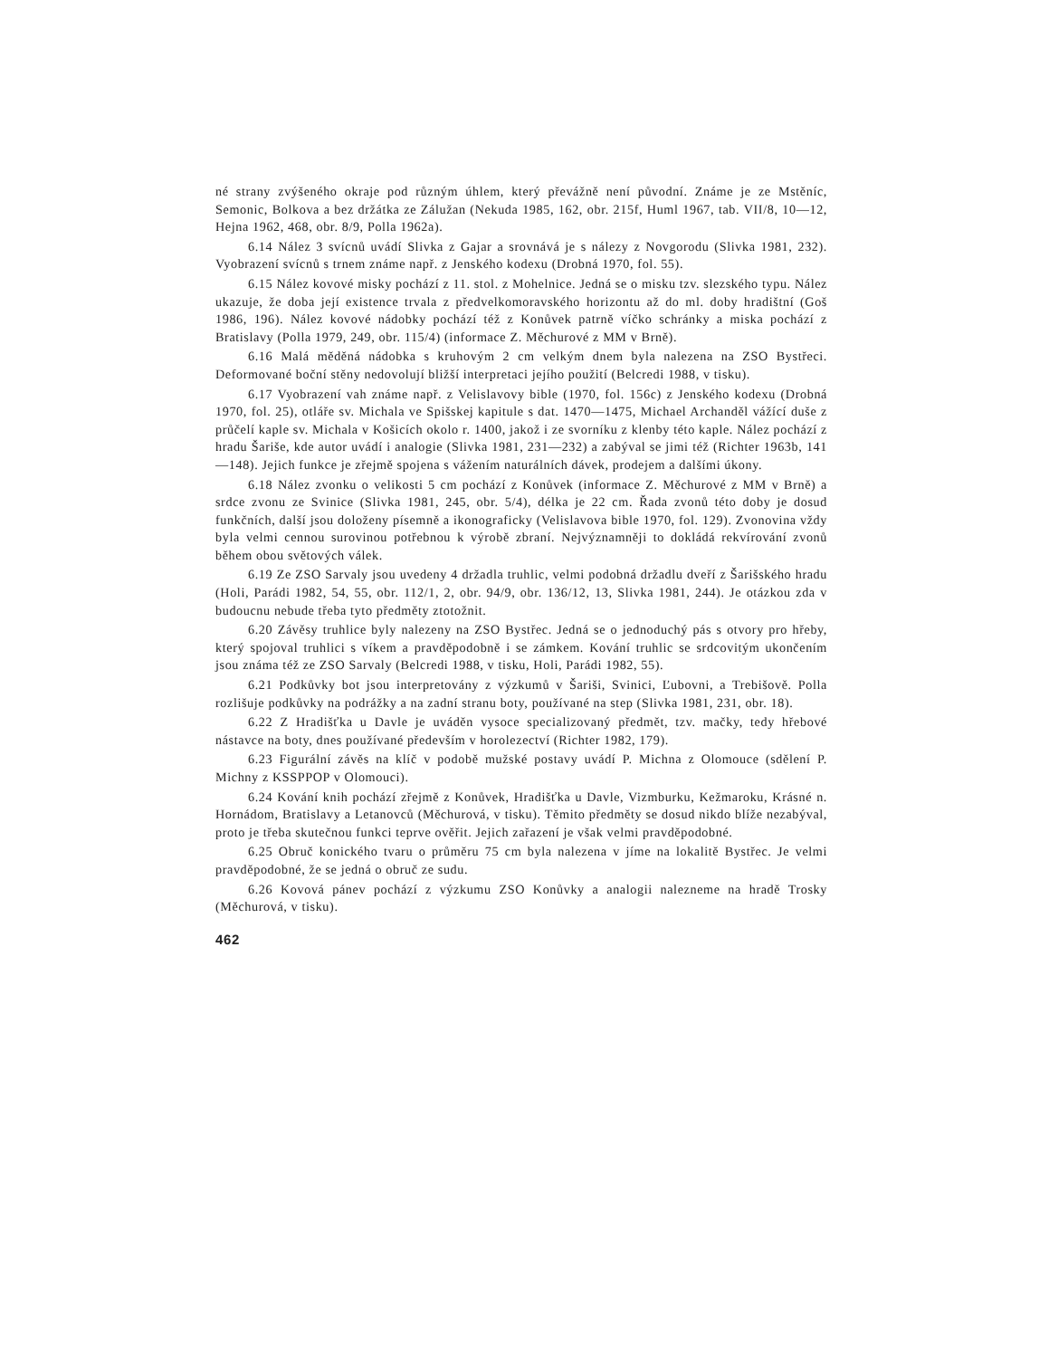né strany zvýšeného okraje pod různým úhlem, který převážně není původní. Známe je ze Mstěníc, Semonic, Bolkova a bez držátka ze Zálužan (Nekuda 1985, 162, obr. 215f, Huml 1967, tab. VII/8, 10—12, Hejna 1962, 468, obr. 8/9, Polla 1962a).
6.14 Nález 3 svícnů uvádí Slivka z Gajar a srovnává je s nálezy z Novgorodu (Slivka 1981, 232). Vyobrazení svícnů s trnem známe např. z Jenského kodexu (Drobná 1970, fol. 55).
6.15 Nález kovové misky pochází z 11. stol. z Mohelnice. Jedná se o misku tzv. slezského typu. Nález ukazuje, že doba její existence trvala z předvelkomoravského horizontu až do ml. doby hradištní (Goš 1986, 196). Nález kovové nádobky pochází též z Konůvek patrně víčko schránky a miska pochází z Bratislavy (Polla 1979, 249, obr. 115/4) (informace Z. Měchurové z MM v Brně).
6.16 Malá měděná nádobka s kruhovým 2 cm velkým dnem byla nalezena na ZSO Bystřeci. Deformované boční stěny nedovolují bližší interpretaci jejího použití (Belcredi 1988, v tisku).
6.17 Vyobrazení vah známe např. z Velislavovy bible (1970, fol. 156c) z Jenského kodexu (Drobná 1970, fol. 25), otláře sv. Michala ve Spišskej kapitule s dat. 1470—1475, Michael Archanděl vážící duše z průčelí kaple sv. Michala v Košicích okolo r. 1400, jakož i ze svorníku z klenby této kaple. Nález pochází z hradu Šariše, kde autor uvádí i analogie (Slivka 1981, 231—232) a zabýval se jimi též (Richter 1963b, 141—148). Jejich funkce je zřejmě spojena s vážením naturálních dávek, prodejem a dalšími úkony.
6.18 Nález zvonku o velikosti 5 cm pochází z Konůvek (informace Z. Měchurové z MM v Brně) a srdce zvonu ze Svinice (Slivka 1981, 245, obr. 5/4), délka je 22 cm. Řada zvonů této doby je dosud funkčních, další jsou doloženy písemně a ikonograficky (Velislavova bible 1970, fol. 129). Zvonovina vždy byla velmi cennou surovinou potřebnou k výrobě zbraní. Nejvýznamněji to dokládá rekvírování zvonů během obou světových válek.
6.19 Ze ZSO Sarvaly jsou uvedeny 4 držadla truhlic, velmi podobná držadlu dveří z Šarišského hradu (Holi, Parádi 1982, 54, 55, obr. 112/1, 2, obr. 94/9, obr. 136/12, 13, Slivka 1981, 244). Je otázkou zda v budoucnu nebude třeba tyto předměty ztotožnit.
6.20 Závěsy truhlice byly nalezeny na ZSO Bystřec. Jedná se o jednoduchý pás s otvory pro hřeby, který spojoval truhlici s víkem a pravděpodobně i se zámkem. Kování truhlic se srdcovitým ukončením jsou známa též ze ZSO Sarvaly (Belcredi 1988, v tisku, Holi, Parádi 1982, 55).
6.21 Podkůvky bot jsou interpretovány z výzkumů v Šariši, Svinici, Ľubovni, a Trebišově. Polla rozlišuje podkůvky na podrážky a na zadní stranu boty, používané na step (Slivka 1981, 231, obr. 18).
6.22 Z Hradišťka u Davle je uváděn vysoce specializovaný předmět, tzv. mačky, tedy hřebové nástavce na boty, dnes používané především v horolezectví (Richter 1982, 179).
6.23 Figurální závěs na klíč v podobě mužské postavy uvádí P. Michna z Olomouce (sdělení P. Michny z KSSPPOP v Olomouci).
6.24 Kování knih pochází zřejmě z Konůvek, Hradišťka u Davle, Vizmburku, Kežmaroku, Krásné n. Hornádom, Bratislavy a Letanovců (Měchurová, v tisku). Těmito předměty se dosud nikdo blíže nezabýval, proto je třeba skutečnou funkci teprve ověřit. Jejich zařazení je však velmi pravděpodobné.
6.25 Obruč konického tvaru o průměru 75 cm byla nalezena v jíme na lokalitě Bystřec. Je velmi pravděpodobné, že se jedná o obruč ze sudu.
6.26 Kovová pánev pochází z výzkumu ZSO Konůvky a analogii nalezneme na hradě Trosky (Měchurová, v tisku).
462